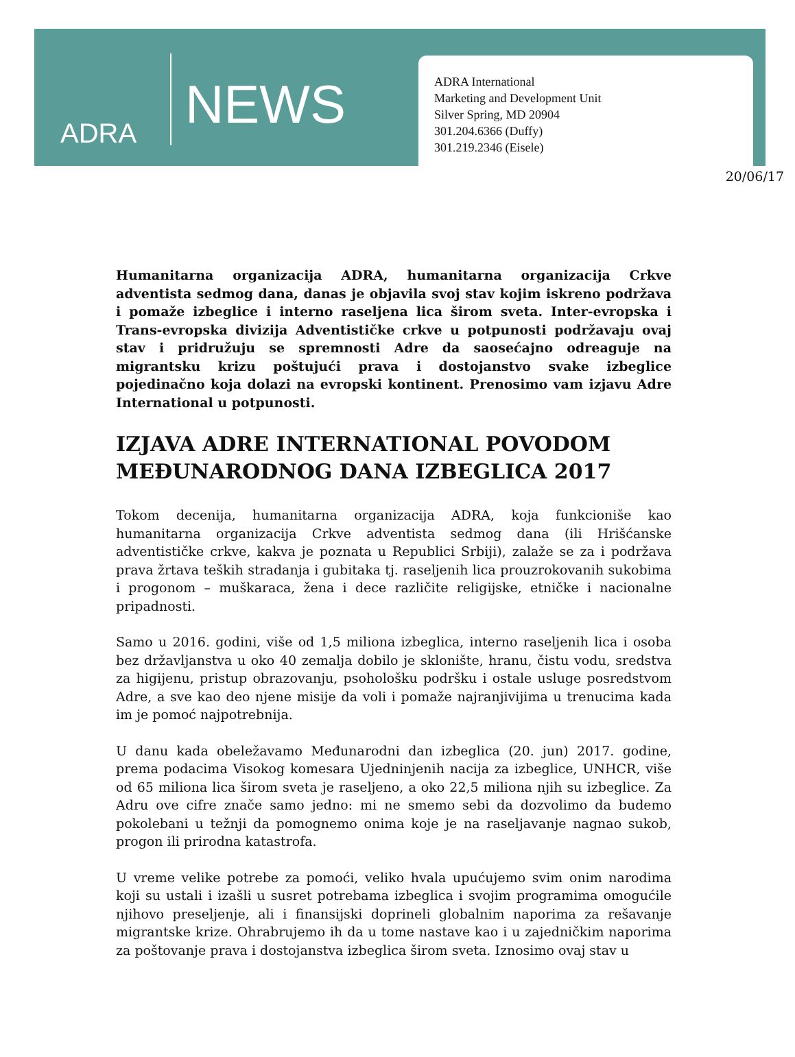ADRA
NEWS
ADRA International
Marketing and Development Unit
Silver Spring, MD 20904
301.204.6366 (Duffy)
301.219.2346 (Eisele)
20/06/17
Humanitarna organizacija ADRA, humanitarna organizacija Crkve adventista sedmog dana, danas je objavila svoj stav kojim iskreno podržava i pomaže izbeglice i interno raseljena lica širom sveta. Inter-evropska i Trans-evropska divizija Adventističke crkve u potpunosti podržavaju ovaj stav i pridružuju se spremnosti Adre da saosećajno odreaguje na migrantsku krizu poštujući prava i dostojanstvo svake izbeglice pojedinačno koja dolazi na evropski kontinent. Prenosimo vam izjavu Adre International u potpunosti.
IZJAVA ADRE INTERNATIONAL POVODOM MEĐUNARODNOG DANA IZBEGLICA 2017
Tokom decenija, humanitarna organizacija ADRA, koja funkcioniše kao humanitarna organizacija Crkve adventista sedmog dana (ili Hrišćanske adventističke crkve, kakva je poznata u Republici Srbiji), zalaže se za i podržava prava žrtava teških stradanja i gubitaka tj. raseljenih lica prouzrokovanih sukobima i progonom – muškaraca, žena i dece različite religijske, etničke i nacionalne pripadnosti.
Samo u 2016. godini, više od 1,5 miliona izbeglica, interno raseljenih lica i osoba bez državljanstva u oko 40 zemalja dobilo je sklonište, hranu, čistu vodu, sredstva za higijenu, pristup obrazovanju, psohološku podršku i ostale usluge posredstvom Adre, a sve kao deo njene misije da voli i pomaže najranjivijima u trenucima kada im je pomoć najpotrebnija.
U danu kada obeležavamo Međunarodni dan izbeglica (20. jun) 2017. godine, prema podacima Visokog komesara Ujedninjenih nacija za izbeglice, UNHCR, više od 65 miliona lica širom sveta je raseljeno, a oko 22,5 miliona njih su izbeglice. Za Adru ove cifre znače samo jedno: mi ne smemo sebi da dozvolimo da budemo pokolebani u težnji da pomognemo onima koje je na raseljavanje nagnao sukob, progon ili prirodna katastrofa.
U vreme velike potrebe za pomoći, veliko hvala upućujemo svim onim narodima koji su ustali i izašli u susret potrebama izbeglica i svojim programima omogućile njihovo preseljenje, ali i finansijski doprineli globalnim naporima za rešavanje migrantske krize. Ohrabrujemo ih da u tome nastave kao i u zajedničkim naporima za poštovanje prava i dostojanstva izbeglica širom sveta. Iznosimo ovaj stav u